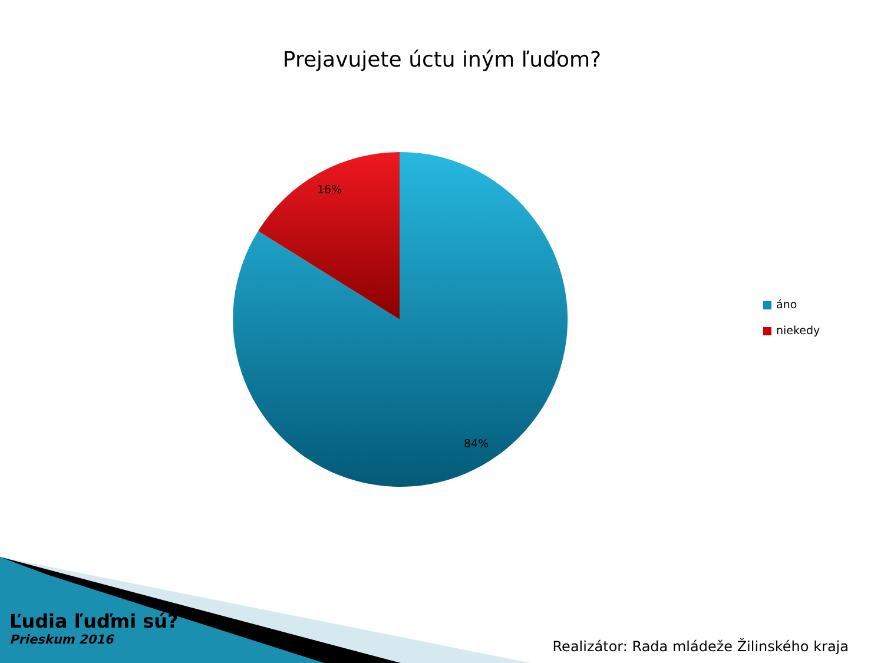Prejavujete úctu iným ľuďom?
16%
84%
áno
niekedy
Ľudia ľuďmi sú?
Prieskum 2016
Realizátor: Rada mládeže Žilinského kraja